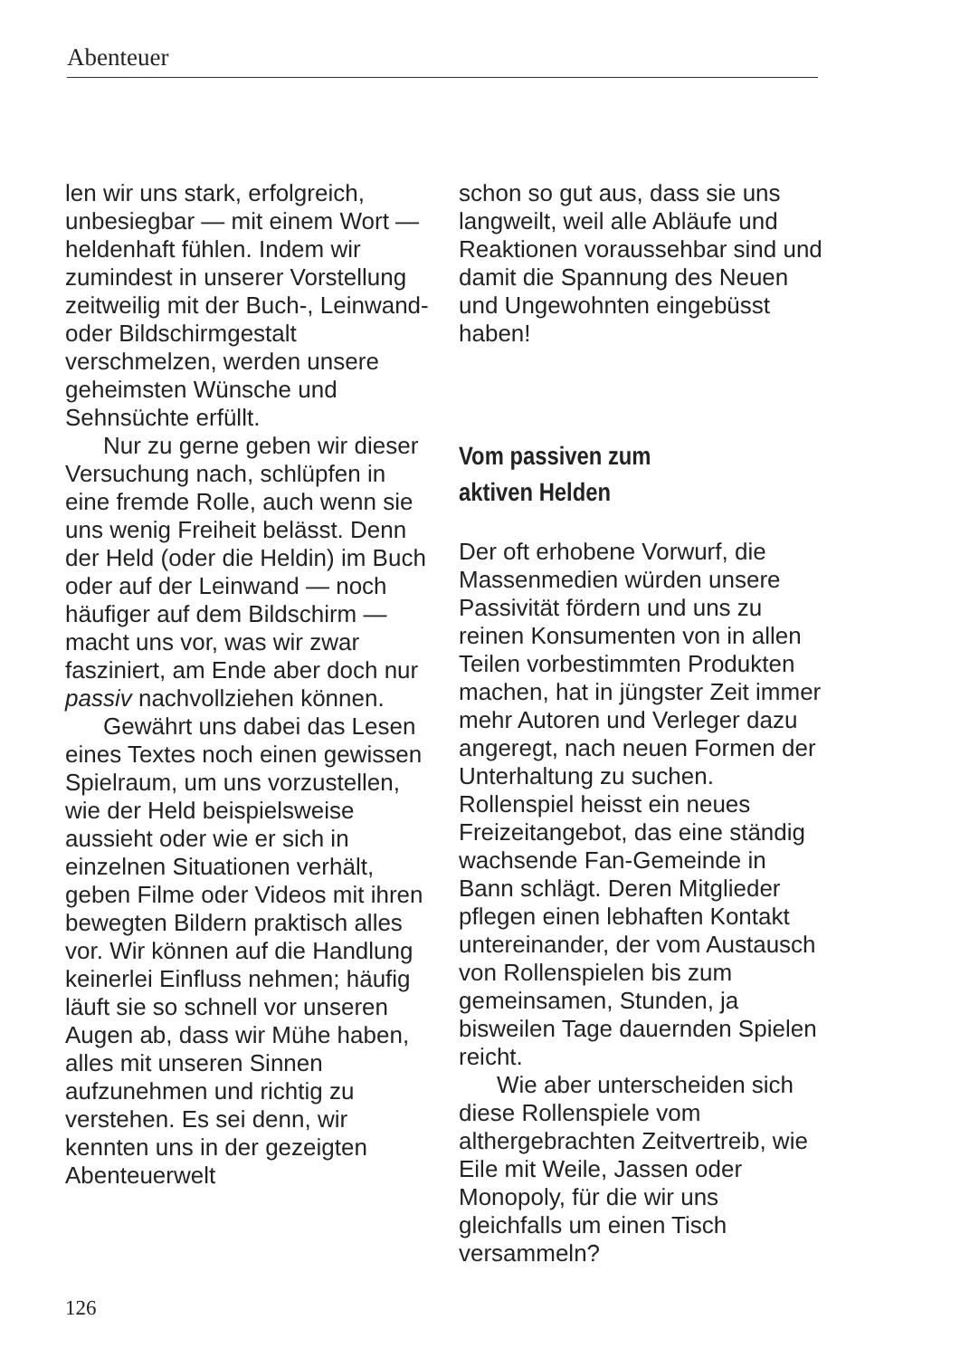Abenteuer
len wir uns stark, erfolgreich, unbesiegbar — mit einem Wort — heldenhaft fühlen. Indem wir zumindest in unserer Vorstellung zeitweilig mit der Buch-, Leinwand- oder Bildschirmgestalt verschmelzen, werden unsere geheimsten Wünsche und Sehnsüchte erfüllt.
Nur zu gerne geben wir dieser Versuchung nach, schlüpfen in eine fremde Rolle, auch wenn sie uns wenig Freiheit belässt. Denn der Held (oder die Heldin) im Buch oder auf der Leinwand — noch häufiger auf dem Bildschirm — macht uns vor, was wir zwar fasziniert, am Ende aber doch nur passiv nachvollziehen können.
Gewährt uns dabei das Lesen eines Textes noch einen gewissen Spielraum, um uns vorzustellen, wie der Held beispielsweise aussieht oder wie er sich in einzelnen Situationen verhält, geben Filme oder Videos mit ihren bewegten Bildern praktisch alles vor. Wir können auf die Handlung keinerlei Einfluss nehmen; häufig läuft sie so schnell vor unseren Augen ab, dass wir Mühe haben, alles mit unseren Sinnen aufzunehmen und richtig zu verstehen. Es sei denn, wir kennten uns in der gezeigten Abenteuerwelt
schon so gut aus, dass sie uns langweilt, weil alle Abläufe und Reaktionen voraussehbar sind und damit die Spannung des Neuen und Ungewohnten eingebüsst haben!
Vom passiven zum
aktiven Helden
Der oft erhobene Vorwurf, die Massenmedien würden unsere Passivität fördern und uns zu reinen Konsumenten von in allen Teilen vorbestimmten Produkten machen, hat in jüngster Zeit immer mehr Autoren und Verleger dazu angeregt, nach neuen Formen der Unterhaltung zu suchen. Rollenspiel heisst ein neues Freizeitangebot, das eine ständig wachsende Fan-Gemeinde in Bann schlägt. Deren Mitglieder pflegen einen lebhaften Kontakt untereinander, der vom Austausch von Rollenspielen bis zum gemeinsamen, Stunden, ja bisweilen Tage dauernden Spielen reicht.
Wie aber unterscheiden sich diese Rollenspiele vom althergebrachten Zeitvertreib, wie Eile mit Weile, Jassen oder Monopoly, für die wir uns gleichfalls um einen Tisch versammeln?
126